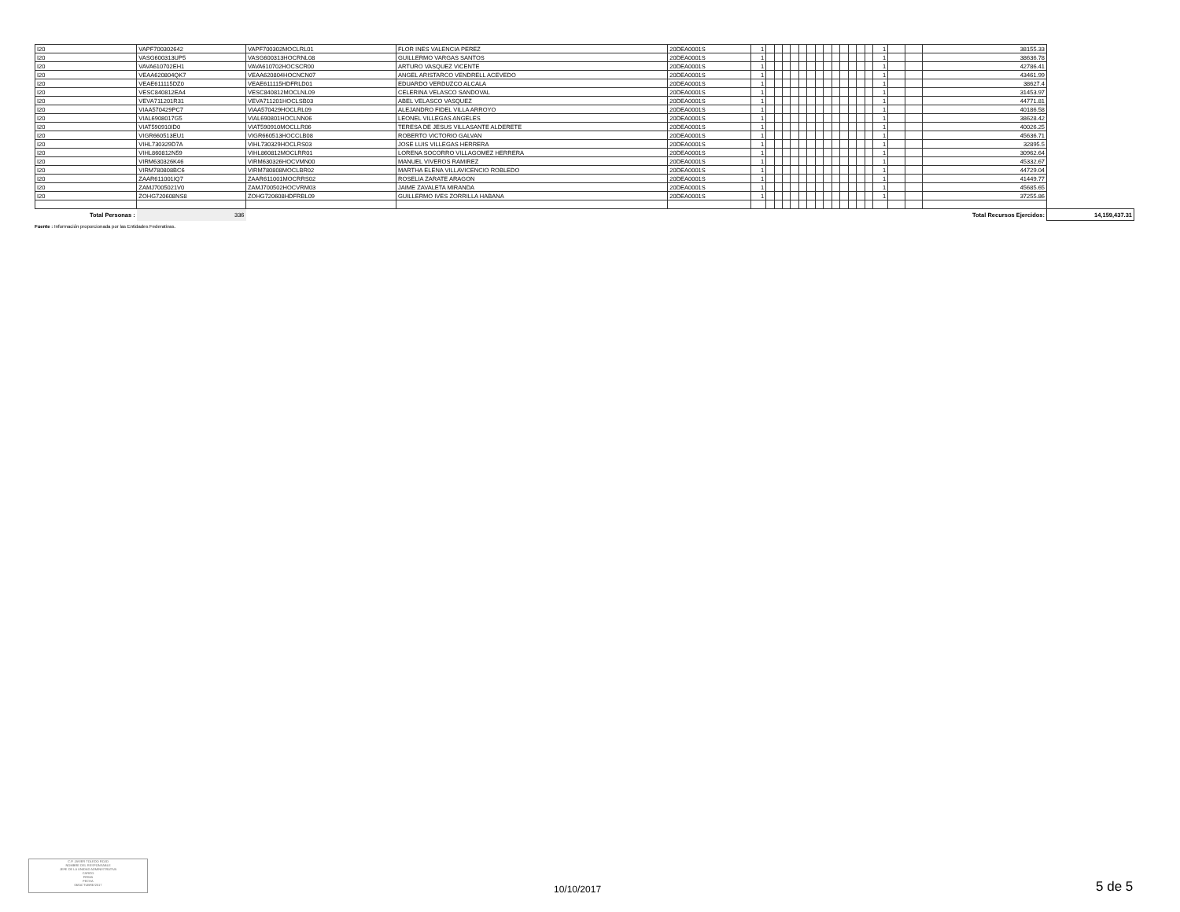| I20 | VAPF700302642 | VAPF700302MOCLRL01 | FLOR INES VALENCIA PEREZ | 20DEA0001S | 1 | | | | | | | | | | | | | | 1 | | | 38155.33 | |
| I20 | VASG600313UP5 | VASG600313HOCRNL08 | GUILLERMO VARGAS SANTOS | 20DEA0001S | 1 | | | | | | | | | | | | | | 1 | | | 38636.78 | |
| I20 | VAVA610702EH1 | VAVA610702HOCSCR00 | ARTURO VASQUEZ VICENTE | 20DEA0001S | 1 | | | | | | | | | | | | | | 1 | | | 42786.41 | |
| I20 | VEAA620804QK7 | VEAA620804HOCNCN07 | ANGEL ARISTARCO VENDRELL ACEVEDO | 20DEA0001S | 1 | | | | | | | | | | | | | | 1 | | | 43461.99 | |
| I20 | VEAE611115DZ0 | VEAE611115HDFRLD01 | EDUARDO VERDUZCO ALCALA | 20DEA0001S | 1 | | | | | | | | | | | | | | 1 | | | 38627.4 | |
| I20 | VESC840812EA4 | VESC840812MOCLNL09 | CELERINA VELASCO SANDOVAL | 20DEA0001S | 1 | | | | | | | | | | | | | | 1 | | | 31453.97 | |
| I20 | VEVA711201R31 | VEVA711201HOCLSB03 | ABEL VELASCO VASQUEZ | 20DEA0001S | 1 | | | | | | | | | | | | | | 1 | | | 44771.81 | |
| I20 | VIAA570429PC7 | VIAA570429HOCLRL09 | ALEJANDRO FIDEL VILLA ARROYO | 20DEA0001S | 1 | | | | | | | | | | | | | | 1 | | | 40186.58 | |
| I20 | VIAL6908017G5 | VIAL690801HOCLNN06 | LEONEL VILLEGAS ANGELES | 20DEA0001S | 1 | | | | | | | | | | | | | | 1 | | | 38628.42 | |
| I20 | VIAT590910ID0 | VIAT590910MOCLLR06 | TERESA DE JESUS VILLASANTE ALDERETE | 20DEA0001S | 1 | | | | | | | | | | | | | | 1 | | | 40026.25 | |
| I20 | VIGR660513EU1 | VIGR660513HOCCLB08 | ROBERTO VICTORIO GALVAN | 20DEA0001S | 1 | | | | | | | | | | | | | | 1 | | | 45636.71 | |
| I20 | VIHL730329D7A | VIHL730329HOCLRS03 | JOSE LUIS VILLEGAS HERRERA | 20DEA0001S | 1 | | | | | | | | | | | | | | 1 | | | 32895.5 | |
| I20 | VIHL860812N59 | VIHL860812MOCLRR01 | LORENA SOCORRO VILLAGOMEZ HERRERA | 20DEA0001S | 1 | | | | | | | | | | | | | | 1 | | | 30962.64 | |
| I20 | VIRM630326K46 | VIRM630326HOCVMN00 | MANUEL VIVEROS RAMIREZ | 20DEA0001S | 1 | | | | | | | | | | | | | | 1 | | | 45332.67 | |
| I20 | VIRM780808BC6 | VIRM780808MOCLBR02 | MARTHA ELENA VILLAVICENCIO ROBLEDO | 20DEA0001S | 1 | | | | | | | | | | | | | | 1 | | | 44729.04 | |
| I20 | ZAAR611001IQ7 | ZAAR611001MOCRRS02 | ROSELIA ZARATE ARAGON | 20DEA0001S | 1 | | | | | | | | | | | | | | 1 | | | 41449.77 | |
| I20 | ZAMJ7005021V0 | ZAMJ700502HOCVRM03 | JAIME ZAVALETA MIRANDA | 20DEA0001S | 1 | | | | | | | | | | | | | | 1 | | | 45685.65 | |
| I20 | ZOHG720608NS8 | ZOHG720608HDFRBL09 | GUILLERMO IVES ZORRILLA HABANA | 20DEA0001S | 1 | | | | | | | | | | | | | | 1 | | | 37255.86 | |
| Total Personas : | 336 | | | | | | | | | | | | | | | | | | | Total Recursos Ejercidos: | | | 14,159,437.31 |
Fuente : Información proporcionada por las Entidades Federativas.
C.P. JAVIER TOLEDO ROJO
NOMBRE DEL RESPONSABLE
JEFE DE LA UNIDAD ADMINISTRATIVA
CARGO
FIRMA
FECHA
06/OCTUBRE/2017
10/10/2017 5 de 5